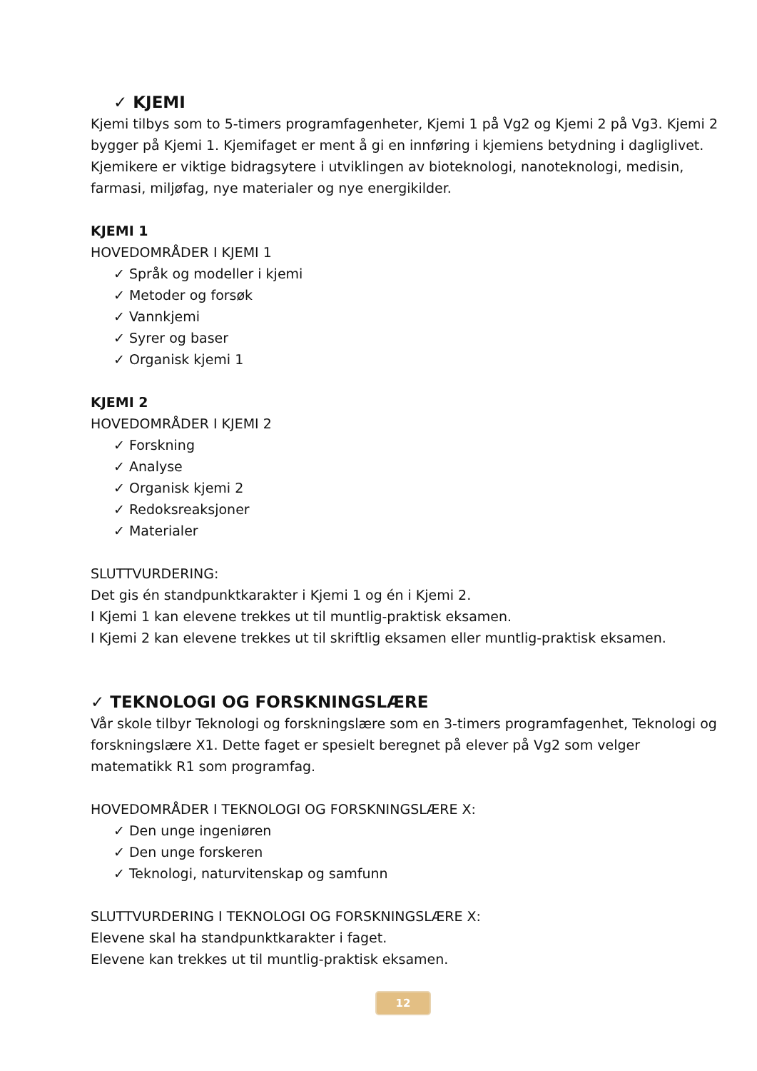✓ KJEMI
Kjemi tilbys som to 5-timers programfagenheter, Kjemi 1 på Vg2 og Kjemi 2 på Vg3. Kjemi 2 bygger på Kjemi 1. Kjemifaget er ment å gi en innføring i kjemiens betydning i dagliglivet. Kjemikere er viktige bidragsytere i utviklingen av bioteknologi, nanoteknologi, medisin, farmasi, miljøfag, nye materialer og nye energikilder.
KJEMI 1
HOVEDOMRÅDER I KJEMI 1
✓ Språk og modeller i kjemi
✓ Metoder og forsøk
✓ Vannkjemi
✓ Syrer og baser
✓ Organisk kjemi 1
KJEMI 2
HOVEDOMRÅDER I KJEMI 2
✓ Forskning
✓ Analyse
✓ Organisk kjemi 2
✓ Redoksreaksjoner
✓ Materialer
SLUTTVURDERING:
Det gis én standpunktkarakter i Kjemi 1 og én i Kjemi 2.
I Kjemi 1 kan elevene trekkes ut til muntlig-praktisk eksamen.
I Kjemi 2 kan elevene trekkes ut til skriftlig eksamen eller muntlig-praktisk eksamen.
✓ TEKNOLOGI OG FORSKNINGSLÆRE
Vår skole tilbyr Teknologi og forskningslære som en 3-timers programfagenhet, Teknologi og forskningslære X1. Dette faget er spesielt beregnet på elever på Vg2 som velger matematikk R1 som programfag.
HOVEDOMRÅDER I TEKNOLOGI OG FORSKNINGSLÆRE X:
✓ Den unge ingeniøren
✓ Den unge forskeren
✓ Teknologi, naturvitenskap og samfunn
SLUTTVURDERING I TEKNOLOGI OG FORSKNINGSLÆRE X:
Elevene skal ha standpunktkarakter i faget.
Elevene kan trekkes ut til muntlig-praktisk eksamen.
12